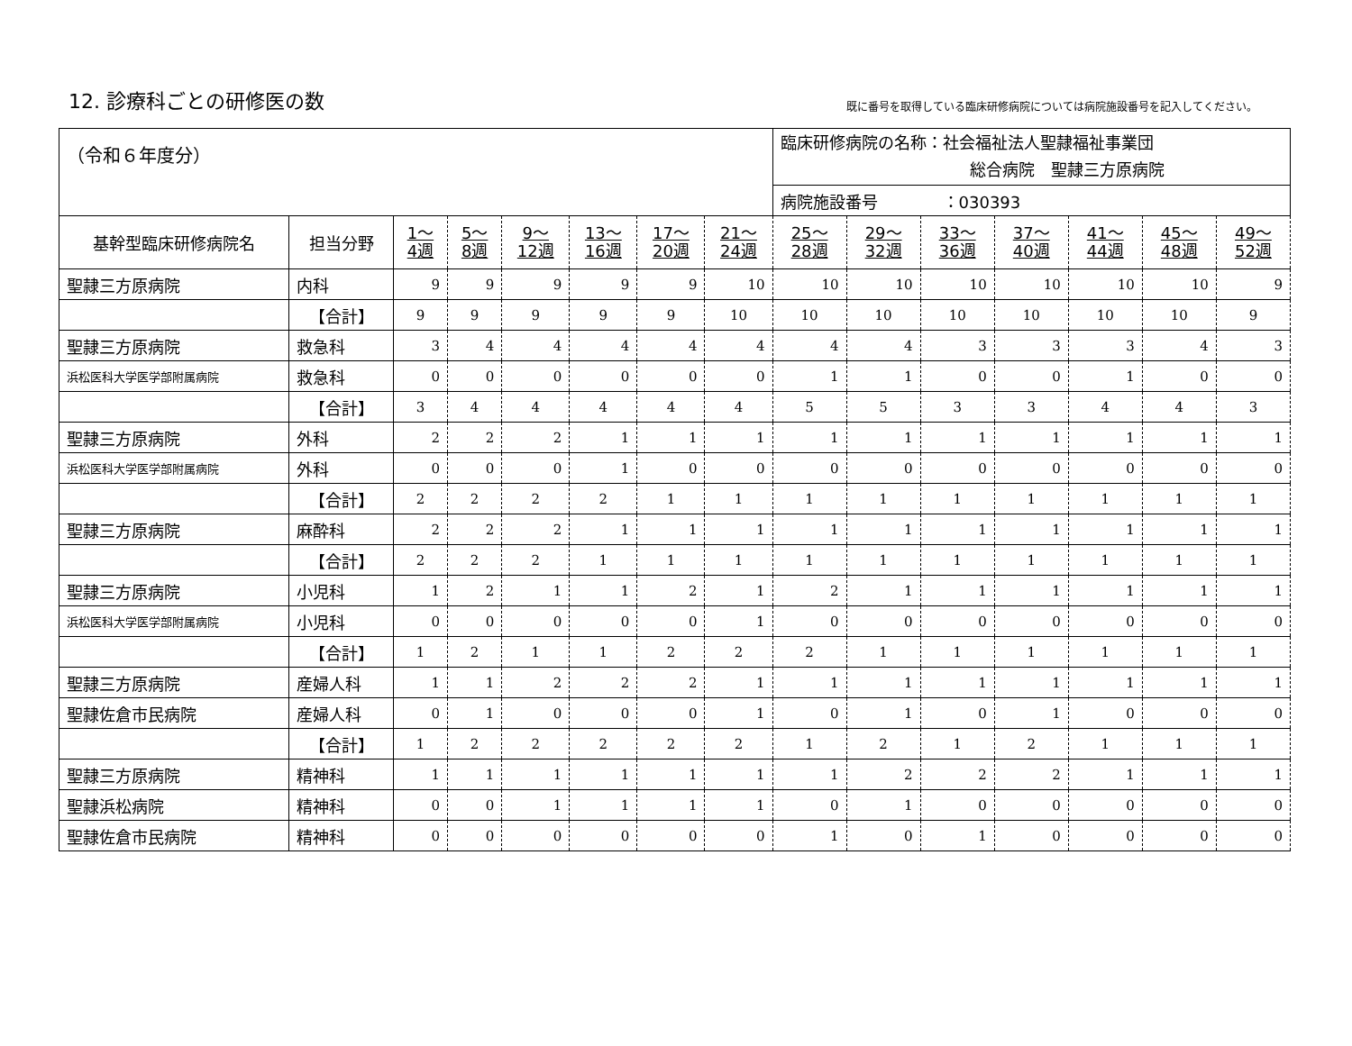12. 診療科ごとの研修医の数
既に番号を取得している臨床研修病院については病院施設番号を記入してください。
| （令和６年度分） | | | | | | | | 臨床研修病院の名称：社会福祉法人聖隷福祉事業団 総合病院 聖隷三方原病院 | | | | | | |
| | | | | | | | | 病院施設番号 ：030393 | | | | | | |
| 基幹型臨床研修病院名 | 担当分野 | 1～ 4週 | 5～ 8週 | 9～ 12週 | 13～ 16週 | 17～ 20週 | 21～ 24週 | 25～ 28週 | 29～ 32週 | 33～ 36週 | 37～ 40週 | 41～ 44週 | 45～ 48週 | 49～ 52週 |
| 聖隷三方原病院 | 内科 | 9 | 9 | 9 | 9 | 9 | 10 | 10 | 10 | 10 | 10 | 10 | 10 | 9 |
| | 【合計】 | 9 | 9 | 9 | 9 | 9 | 10 | 10 | 10 | 10 | 10 | 10 | 10 | 9 |
| 聖隷三方原病院 | 救急科 | 3 | 4 | 4 | 4 | 4 | 4 | 4 | 4 | 3 | 3 | 3 | 4 | 3 |
| 浜松医科大学医学部附属病院 | 救急科 | 0 | 0 | 0 | 0 | 0 | 0 | 1 | 1 | 0 | 0 | 1 | 0 | 0 |
| | 【合計】 | 3 | 4 | 4 | 4 | 4 | 4 | 5 | 5 | 3 | 3 | 4 | 4 | 3 |
| 聖隷三方原病院 | 外科 | 2 | 2 | 2 | 1 | 1 | 1 | 1 | 1 | 1 | 1 | 1 | 1 | 1 |
| 浜松医科大学医学部附属病院 | 外科 | 0 | 0 | 0 | 1 | 0 | 0 | 0 | 0 | 0 | 0 | 0 | 0 | 0 |
| | 【合計】 | 2 | 2 | 2 | 2 | 1 | 1 | 1 | 1 | 1 | 1 | 1 | 1 | 1 |
| 聖隷三方原病院 | 麻酔科 | 2 | 2 | 2 | 1 | 1 | 1 | 1 | 1 | 1 | 1 | 1 | 1 | 1 |
| | 【合計】 | 2 | 2 | 2 | 1 | 1 | 1 | 1 | 1 | 1 | 1 | 1 | 1 | 1 |
| 聖隷三方原病院 | 小児科 | 1 | 2 | 1 | 1 | 2 | 1 | 2 | 1 | 1 | 1 | 1 | 1 | 1 |
| 浜松医科大学医学部附属病院 | 小児科 | 0 | 0 | 0 | 0 | 0 | 1 | 0 | 0 | 0 | 0 | 0 | 0 | 0 |
| | 【合計】 | 1 | 2 | 1 | 1 | 2 | 2 | 2 | 1 | 1 | 1 | 1 | 1 | 1 |
| 聖隷三方原病院 | 産婦人科 | 1 | 1 | 2 | 2 | 2 | 1 | 1 | 1 | 1 | 1 | 1 | 1 | 1 |
| 聖隷佐倉市民病院 | 産婦人科 | 0 | 1 | 0 | 0 | 0 | 1 | 0 | 1 | 0 | 1 | 0 | 0 | 0 |
| | 【合計】 | 1 | 2 | 2 | 2 | 2 | 2 | 1 | 2 | 1 | 2 | 1 | 1 | 1 |
| 聖隷三方原病院 | 精神科 | 1 | 1 | 1 | 1 | 1 | 1 | 1 | 2 | 2 | 2 | 1 | 1 | 1 |
| 聖隷浜松病院 | 精神科 | 0 | 0 | 1 | 1 | 1 | 1 | 0 | 1 | 0 | 0 | 0 | 0 | 0 |
| 聖隷佐倉市民病院 | 精神科 | 0 | 0 | 0 | 0 | 0 | 0 | 1 | 0 | 1 | 0 | 0 | 0 | 0 |